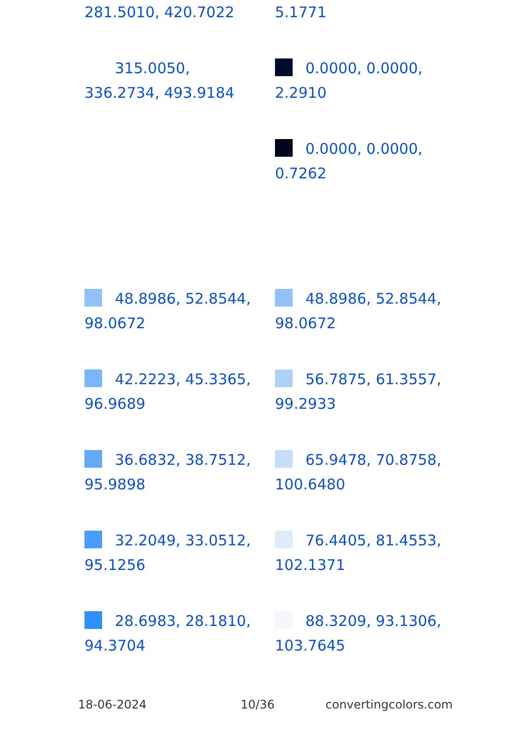281.5010, 420.7022 5.1771
315.0050, 336.2734, 493.9184
0.0000, 0.0000, 2.2910
0.0000, 0.0000, 0.7262
48.8986, 52.8544, 98.0672
48.8986, 52.8544, 98.0672
42.2223, 45.3365, 96.9689
56.7875, 61.3557, 99.2933
36.6832, 38.7512, 95.9898
65.9478, 70.8758, 100.6480
32.2049, 33.0512, 95.1256
76.4405, 81.4553, 102.1371
28.6983, 28.1810, 94.3704
88.3209, 93.1306, 103.7645
18-06-2024 10/36 convertingcolors.com